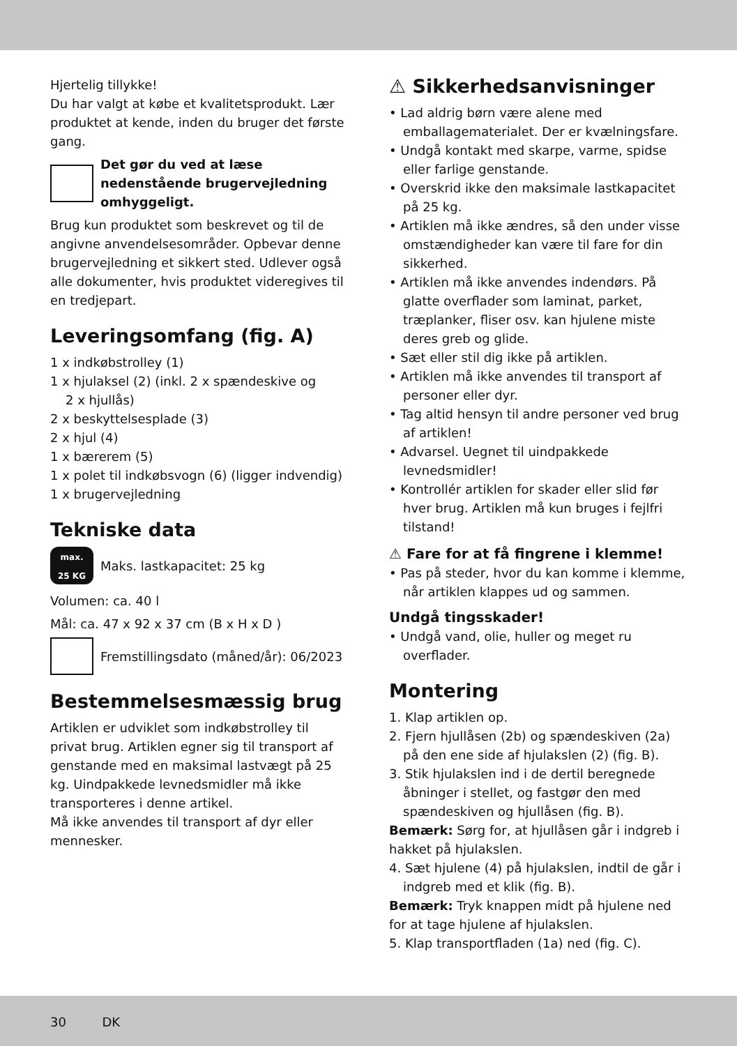Hjertelig tillykke!
Du har valgt at købe et kvalitetsprodukt. Lær produktet at kende, inden du bruger det første gang.
Det gør du ved at læse nedenstående brugervejledning omhyggeligt.
Brug kun produktet som beskrevet og til de angivne anvendelsesområder. Opbevar denne brugervejledning et sikkert sted. Udlever også alle dokumenter, hvis produktet videregives til en tredjepart.
Leveringsomfang (fig. A)
1 x indkøbstrolley (1)
1 x hjulaksel (2) (inkl. 2 x spændeskive og
2 x hjullås)
2 x beskyttelsesplade (3)
2 x hjul (4)
1 x bærerem (5)
1 x polet til indkøbsvogn (6) (ligger indvendig)
1 x brugervejledning
Tekniske data
max.
25 KG
Maks. lastkapacitet: 25 kg
Volumen: ca. 40 l
Mål: ca. 47 x 92 x 37 cm (B x H x D )
Fremstillingsdato (måned/år): 06/2023
Bestemmelsesmæssig brug
Artiklen er udviklet som indkøbstrolley til privat brug. Artiklen egner sig til transport af genstande med en maksimal lastvægt på 25 kg. Uindpakkede levnedsmidler må ikke transporteres i denne artikel.
Må ikke anvendes til transport af dyr eller mennesker.
⚠ Sikkerhedsanvisninger
• Lad aldrig børn være alene med emballagematerialet. Der er kvælningsfare.
• Undgå kontakt med skarpe, varme, spidse eller farlige genstande.
• Overskrid ikke den maksimale lastkapacitet på 25 kg.
• Artiklen må ikke ændres, så den under visse omstændigheder kan være til fare for din sikkerhed.
• Artiklen må ikke anvendes indendørs. På glatte overflader som laminat, parket, træplanker, fliser osv. kan hjulene miste deres greb og glide.
• Sæt eller stil dig ikke på artiklen.
• Artiklen må ikke anvendes til transport af personer eller dyr.
• Tag altid hensyn til andre personer ved brug af artiklen!
• Advarsel. Uegnet til uindpakkede levnedsmidler!
• Kontrollér artiklen for skader eller slid før hver brug. Artiklen må kun bruges i fejlfri tilstand!
⚠ Fare for at få fingrene i klemme!
• Pas på steder, hvor du kan komme i klemme, når artiklen klappes ud og sammen.
Undgå tingsskader!
• Undgå vand, olie, huller og meget ru overflader.
Montering
1. Klap artiklen op.
2. Fjern hjullåsen (2b) og spændeskiven (2a) på den ene side af hjulakslen (2) (fig. B).
3. Stik hjulakslen ind i de dertil beregnede åbninger i stellet, og fastgør den med spændeskiven og hjullåsen (fig. B).
Bemærk: Sørg for, at hjullåsen går i indgreb i hakket på hjulakslen.
4. Sæt hjulene (4) på hjulakslen, indtil de går i indgreb med et klik (fig. B).
Bemærk: Tryk knappen midt på hjulene ned for at tage hjulene af hjulakslen.
5. Klap transportfladen (1a) ned (fig. C).
30 DK